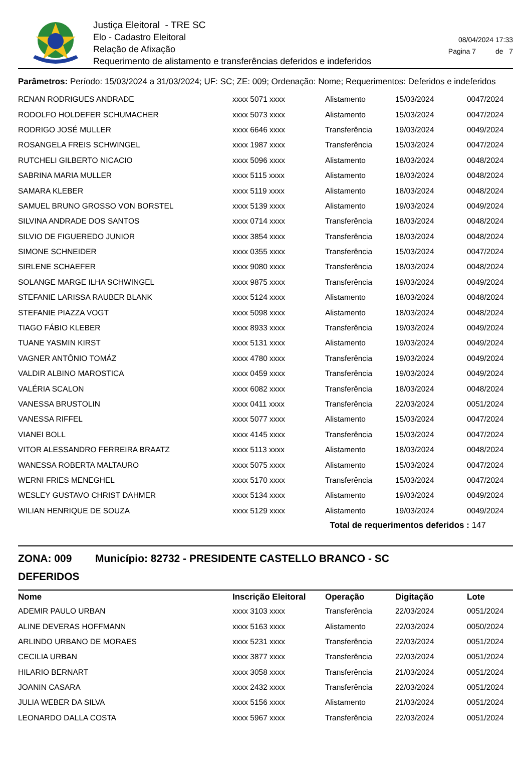Justiça Eleitoral - TRE SC
Elo - Cadastro Eleitoral
Relação de Afixação
Requerimento de alistamento e transferências deferidos e indeferidos
08/04/2024 17:33
Pagina 7 de 7
Parâmetros: Período: 15/03/2024 a 31/03/2024; UF: SC; ZE: 009; Ordenação: Nome; Requerimentos: Deferidos e indeferidos
| RENAN RODRIGUES ANDRADE | xxxx 5071 xxxx | Alistamento | 15/03/2024 | 0047/2024 |
| RODOLFO HOLDEFER SCHUMACHER | xxxx 5073 xxxx | Alistamento | 15/03/2024 | 0047/2024 |
| RODRIGO JOSÉ MULLER | xxxx 6646 xxxx | Transferência | 19/03/2024 | 0049/2024 |
| ROSANGELA FREIS SCHWINGEL | xxxx 1987 xxxx | Transferência | 15/03/2024 | 0047/2024 |
| RUTCHELI GILBERTO NICACIO | xxxx 5096 xxxx | Alistamento | 18/03/2024 | 0048/2024 |
| SABRINA MARIA MULLER | xxxx 5115 xxxx | Alistamento | 18/03/2024 | 0048/2024 |
| SAMARA KLEBER | xxxx 5119 xxxx | Alistamento | 18/03/2024 | 0048/2024 |
| SAMUEL BRUNO GROSSO VON BORSTEL | xxxx 5139 xxxx | Alistamento | 19/03/2024 | 0049/2024 |
| SILVINA ANDRADE DOS SANTOS | xxxx 0714 xxxx | Transferência | 18/03/2024 | 0048/2024 |
| SILVIO DE FIGUEREDO JUNIOR | xxxx 3854 xxxx | Transferência | 18/03/2024 | 0048/2024 |
| SIMONE SCHNEIDER | xxxx 0355 xxxx | Transferência | 15/03/2024 | 0047/2024 |
| SIRLENE SCHAEFER | xxxx 9080 xxxx | Transferência | 18/03/2024 | 0048/2024 |
| SOLANGE MARGE ILHA SCHWINGEL | xxxx 9875 xxxx | Transferência | 19/03/2024 | 0049/2024 |
| STEFANIE LARISSA RAUBER BLANK | xxxx 5124 xxxx | Alistamento | 18/03/2024 | 0048/2024 |
| STEFANIE PIAZZA VOGT | xxxx 5098 xxxx | Alistamento | 18/03/2024 | 0048/2024 |
| TIAGO FÁBIO KLEBER | xxxx 8933 xxxx | Transferência | 19/03/2024 | 0049/2024 |
| TUANE YASMIN KIRST | xxxx 5131 xxxx | Alistamento | 19/03/2024 | 0049/2024 |
| VAGNER ANTÔNIO TOMÁZ | xxxx 4780 xxxx | Transferência | 19/03/2024 | 0049/2024 |
| VALDIR ALBINO MAROSTICA | xxxx 0459 xxxx | Transferência | 19/03/2024 | 0049/2024 |
| VALÉRIA SCALON | xxxx 6082 xxxx | Transferência | 18/03/2024 | 0048/2024 |
| VANESSA BRUSTOLIN | xxxx 0411 xxxx | Transferência | 22/03/2024 | 0051/2024 |
| VANESSA RIFFEL | xxxx 5077 xxxx | Alistamento | 15/03/2024 | 0047/2024 |
| VIANEI BOLL | xxxx 4145 xxxx | Transferência | 15/03/2024 | 0047/2024 |
| VITOR ALESSANDRO FERREIRA BRAATZ | xxxx 5113 xxxx | Alistamento | 18/03/2024 | 0048/2024 |
| WANESSA ROBERTA MALTAURO | xxxx 5075 xxxx | Alistamento | 15/03/2024 | 0047/2024 |
| WERNI FRIES MENEGHEL | xxxx 5170 xxxx | Transferência | 15/03/2024 | 0047/2024 |
| WESLEY GUSTAVO CHRIST DAHMER | xxxx 5134 xxxx | Alistamento | 19/03/2024 | 0049/2024 |
| WILIAN HENRIQUE DE SOUZA | xxxx 5129 xxxx | Alistamento | 19/03/2024 | 0049/2024 |
Total de requerimentos deferidos : 147
ZONA: 009 Município: 82732 - PRESIDENTE CASTELLO BRANCO - SC
DEFERIDOS
| Nome | Inscrição Eleitoral | Operação | Digitação | Lote |
| --- | --- | --- | --- | --- |
| ADEMIR PAULO URBAN | xxxx 3103 xxxx | Transferência | 22/03/2024 | 0051/2024 |
| ALINE DEVERAS HOFFMANN | xxxx 5163 xxxx | Alistamento | 22/03/2024 | 0050/2024 |
| ARLINDO URBANO DE MORAES | xxxx 5231 xxxx | Transferência | 22/03/2024 | 0051/2024 |
| CECILIA URBAN | xxxx 3877 xxxx | Transferência | 22/03/2024 | 0051/2024 |
| HILARIO BERNART | xxxx 3058 xxxx | Transferência | 21/03/2024 | 0051/2024 |
| JOANIN CASARA | xxxx 2432 xxxx | Transferência | 22/03/2024 | 0051/2024 |
| JULIA WEBER DA SILVA | xxxx 5156 xxxx | Alistamento | 21/03/2024 | 0051/2024 |
| LEONARDO DALLA COSTA | xxxx 5967 xxxx | Transferência | 22/03/2024 | 0051/2024 |